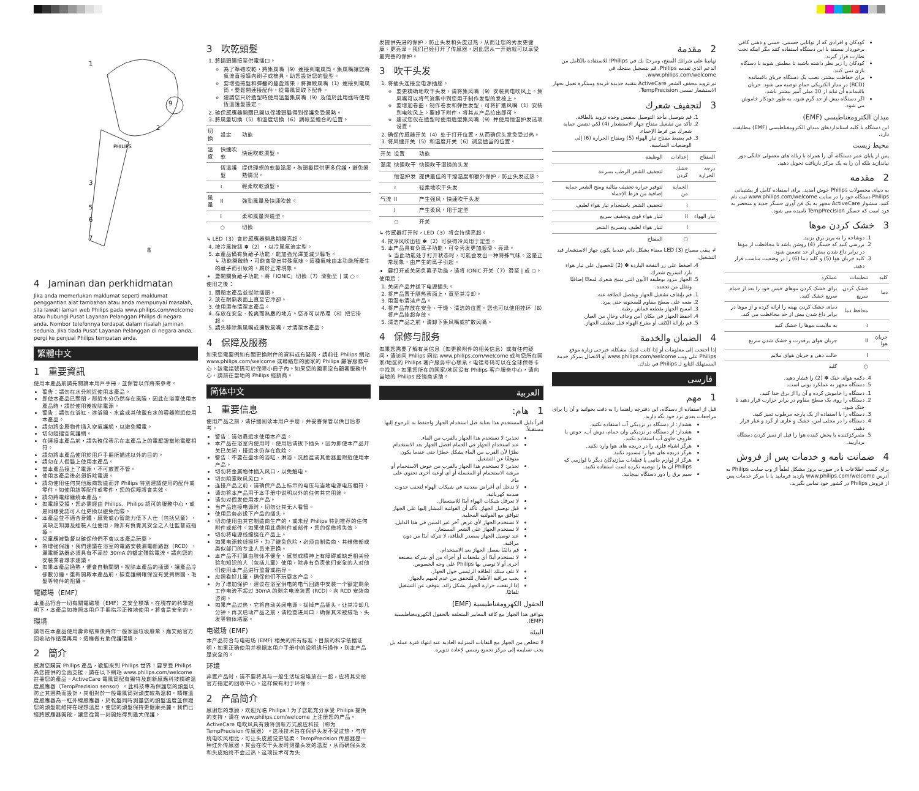1
9
2
3
5
6
7
8
PHILIPS
4 Jaminan dan perkhidmatan
Jika anda memerlukan maklumat seperti maklumat penggantian alat tambahan atau anda mempunyai masalah, sila lawati laman web Philips pada www.philips.com/welcome atau hubungi Pusat Layanan Pelanggan Philips di negara anda. Nombor telefonnya terdapat dalam risalah jaminan sedunia. Jika tiada Pusat Layanan Pelanggan di negara anda, pergi ke penjual Philips tempatan anda.
繁體中文
1 重要資訊
使用本產品前請先閱讀本用戶手冊，並保管以作將來參考。
警告：請勿在水分附近使用本產品。
即使本產品已關閉，鄰近水分仍然存在風險，因此在浴室使用本產品時，請於使用後拔除電源。
警告：請勿在浴缸、淋浴間、水盆或其他載有水的容器附近使用本產品。
請勿將金屬物件插入空氣護網，以避免觸電。
切勿阻擋空氣護網。
在連接本產品前，請先確保表示在本產品上的電壓跟當地電壓相符。
請勿將本產品使用於用戶手冊所描述以外的目的。
請勿在人假髮上使用本產品。
當本產品接上了電源，不可放置不管。
使用本產品後必須拆除電源。
請勿使用任何其他廠商製造而非 Philips 特別建議使用的配件或零件。如使用該等配件或零件，您的保障將會失效。
請勿將電線纏繞本產品。
如電線受損，您必需經由 Philips、Philips 認可的服務中心，或是同樣受認可人仕更換以避免危險。
本產品並不適合身體、感覺或心智能力低下人仕（包括兒童），或缺乏知識及經驗人仕使用，除非有負責其安全之人仕監督或指導。
兒童應被監督以確保他們不會以本產品玩耍。
為增強保護，我們建議在浴室的電路安裝漏電斷路器（RCD），漏電斷路器必須具有不高於 30mA 的額定殘餘電流。請向您的安裝業者尋求建議。
如果本產品過熱，便會自動關閉。拔除本產品的插頭，讓產品冷卻數分鐘。重新開啟本產品前，檢查護網確保沒有受到棉團、毛髮等物件的阻攝。
電磁場（EMF）
本產品符合一切有關電磁場（EMF）之安全標準。在現存的科學證明下，本產品如按照本用戶手冊指示正確地使用，將會是安全的。
環境
請勿在本產品使用壽命結束後將作一般家庭垃圾廢棄，應交給官方回收站作循環再用。這樣做有助保護環境。
2 簡介
感謝您購買 Philips 產品，歡迎來到 Philips 世界！要享受 Philips 為您提供的全面支援，請在以下網站 www.philips.com/welcome 註冊您的產品。ActiveCare 電風筒配有獨特及創新感應科技精確溫度感應器（TempPrecision sensor）。此科技專為保護您的頭髮以防止其過熱而設計，其相對於一般電風筒對頭皮較為溫和。精確溫度感應器為一紅外線感應器，於乾髮同時測量您的頭髮溫度並保證您的頭髮能維持在理想溫度，使您的頭髮保持更健康亮麗。我們已經將感應器開啟，讓您從第一刻開始得到最大保護。
3 吹乾頭髮
1. 將插頭連接至供電插口。
為了準確吹乾，將集風嘴（9）連接到電風筒。集風嘴讓您將氣流直接導向刷子或梳具，助您設計您的髮型。
要增強捲髮和彈翻的豐盈效果，將擴散風嘴（1）連接到電風筒。要鬆開連接配件，從電風筒取下配件。
建議您只於造型時使用溫髮集風嘴（9）及值於此用途時使用恆溫護髮設定。
2. 確保感應器開關已開以保證頭髮得到保護免受過熱。
3. 將風量切換（5）和溫度切換（6）調較至適合的位置。
| 切換 | 設定 | 功能 |
| --- | --- | --- |
| 溫度 | 快速吹乾 | 快速吹乾濕髮。 |
| | 恆溫護髮 | 提供理想的乾髮溫度，為頭髮提供更多保護，避免過熱情況。 |
| | ≀ | 輕柔吹乾頭髮。 |
| 風量 | II | 強勁風量及快速吹乾。 |
| | I | 柔和風量與造型。 |
| | ○ | 切換 |
↳ LED（3）會於感應器開啟期間亮起。
4. 按冷風按鈕 ✽（2），以冷風氣流定型。
5. 本產品備有負離子功能，能加強光澤並減少鬈毛。
↳ 功能開啟時，可能會發出特殊氣味。這種氣味由本功能所產生的離子而引致的，屬於正常現象。
要開關負離子功能，將「IONIC」切換（7）滑動至 | 或 ○。
使用之後：
1. 關閉本產品並拔除插頭。
2. 放在耐熱表面上直至它冷卻。
3. 使用濕布清潔本產品。
4. 存放在安全、乾爽而無塵的地方。您亦可以吊環（8）把它掛起。
5. 請先移除集風嘴或擴散風嘴，才清潔本產品。
4 保障及服務
如果您需要例如有關更換附件的資料或有疑問，請前往 Philips 網站 www.philips.com/welcome 或聯絡您的國家的 Philips 顧客服務中心。該電話號碼可於保障小冊子內。如果您的國家沒有顧客服務中心，請前往當地的 Philips 經銷商。
简体中文
1 重要信息
使用产品之前，请仔细阅读本用户手册，并妥善保管以供日后参考。
警告：请勿靠近水使用本产品。
本产品在浴室内使用时，使用后请拔下插头，因为即使本产品开关已关闭，接近水仍存在危险。
警告：不要在盛水的浴缸、淋浴、洗脸盆或其他器皿附近使用本产品。
切勿将金属物体插入风口，以免触电。
切勿阻塞吹风风口。
连接产品之前，请确保产品上标示的电压与当地电源电压相符。
请勿将本产品用于本手册中说明以外的任何其它用途。
请勿对假发使用本产品。
当产品连接电源时，切勿让其无人看管。
使用后务必拔下产品的插头。
切勿使用由其它制造商生产的，或未经 Philips 特别推荐的任何附件或部件。如果使用此类附件或部件，您的保修将失效。
切勿将电源线缠绕在产品上。
如果电源软线损坏，为了避免危险，必须由制造商、其维修部或类似部门的专业人员来更换。
本产品不打算由肢体不健全、感觉或精神上有障碍或缺乏相关经验和知识的人（包括儿童）使用，除非有负责他们安全的人对他们使用本产品进行监督或指导。
应照看好儿童，确保他们不玩耍本产品。
为了增加保护，建议在浴室供电的电气回路中安装一个额定剩余工作电流不超过 30mA 的剩余电流装置 (RCD)。向 RCD 安装商咨询。
如果产品过热，它将自动关闭电源。拔掉产品插头，让其冷却几分钟。再次启动产品之前，请检查进风口，确保其未被绒毛、头发等物体堵塞。
电磁场 (EMF)
本产品符合与电磁场 (EMF) 相关的所有标准。目前的科学依据证明，如果正确使用并根据本用户手册中的说明进行操作，则本产品是安全的。
环境
弃置产品时，请不要将其与一般生活垃圾堆放在一起，应将其交给官方指定的回收中心。这样做有利于环保。
2 产品简介
感谢您的惠顾，欢迎光临 Philips！为了您能充分享受 Philips 提供的支持，请在 www.philips.com/welcome 上注册您的产品。ActiveCare 电吹风具有独特创新方式感应科技（称为 TempPrecision 传感器）。这项技术旨在保护头发不受过热，与传统电吹风相比，可让头皮感觉更轻柔。TempPrecision 传感器是一种红外传感器，其会在吹干头发时测量头发的温度，从而确保头发和头皮始终不会过热。这项技术可为头
发提供先进的保护，防止头发和头皮过热，从而让您的秀发更健康、更亮泽。我们已经打开了传感器，因此您从一开始就可以享受最完善的保护。
3 吹干头发
1. 将插头连接至电源插座。
要更精确地吹干头发，请将集风嘴（9）安装到电吹风上。集风嘴可以将气流集中到您用于制作发型的发梳上。
要增加卷曲，制作卷发和弹性发型，可将扩散风嘴（1）安装到电吹风上。要卸下附件，将其从产品拉出即可。
建议您仅在造型时使用造型集风嘴（9）并使用恒温护发选项设置。
2. 确保传感器开关（4）处于打开位置，从而确保头发免受过热。
3. 将风速开关（5）和温度开关（6）调至适当的位置。
| 开关 | 设置 | 功能 |
| --- | --- | --- |
| 温度 | 快速吹干 | 快速吹干湿透的头发 |
| | 恒温护发 | 提供最佳的干燥温度和额外保护，防止头发过热。 |
| | ≀ | 轻柔地吹干头发 |
| 气流 | II | 产生强风，快速吹干头发 |
| | I | 产生柔风，用于定型 |
| | ○ | 开关 |
↳ 传感器打开时，LED（3）将会持续亮起。
4. 按冷风吹出钮 ✽（2）可获得冷风用于定型。
5. 本产品具有负离子功能，可令秀发更加顺滑、亮泽。
↳ 当此功能处于打开状态时，可能会发出一种特殊气味。这是正常现象，由产生的离子引起。
要打开或关闭负离子功能，请将 IONIC 开关（7）滑至 | 或 ○。
使用后：
1. 关闭产品并拔下电源插头。
2. 将产品置于隔热表面上，直至其冷却。
3. 用湿布清洁产品。
4. 将产品存放在安全、干燥、清洁的位置。您也可以使用挂环（8）将产品挂起存放。
5. 清洁产品之前，请卸下集风嘴或扩散风嘴。
4 保修与服务
如果您需要了解有关信息（如更换附件的相关信息）或有任何疑问，请访问 Philips 网站 www.philips.com/welcome 或与您所在国家/地区的 Philips 客户服务中心联系。电话号码可以在全球保修卡中找到。如果您所在的国家/地区没有 Philips 客户服务中心，请向当地的 Philips 经销商求助。
العربية
1 هام:
اقرأ دليل المستخدم هذا بعناية قبل استخدام الجهاز واحتفظ به للرجوع إليها مستقبلاً.
تحذير: لا تستخدم هذا الجهاز بالقرب من الماء.
عند استخدام الجهاز في الحمام افصل الجهاز بعد الاستخدام نظرًا لأن القرب من الماء يشكل خطرًا حتى عندما يكون متوقفًا عن التشغيل.
تحذير: لا تستخدم هذا الجهاز بالقرب من حوض الاستحمام أو مرشة الاستحمام أو المغسلة أو أي أوعية أخرى تحتوي على ماء.
لا تدخل أي أغراض معدنية في شبكات الهواء لتجنب حدوث صدمة كهربائية.
لا تعرقل شبكات الهواء أبدًا للاستعمال.
قبل توصيل الجهاز، تأكد أن الفولتية المشار إليها على الجهاز تتوافق مع الفولتية المحلية.
لا تستخدم الجهاز لأي غرض آخر غير المبين في هذا الدليل.
لا تستخدم الجهاز على الشعر المستعار.
عند توصيل الجهاز بمصدر الطاقة، لا تتركه أبدًا من دون مراقبة.
قم دائمًا بفصل الجهاز بعد الاستخدام.
لا تستخدم أبدًا أي ملحقات أو أجزاء من أي شركة مصنعة أخرى أو لا توصي بها Philips على وجه الخصوص.
لا تلف سلك الطاقة الرئيسي حول الجهاز.
يجب مراقبة الأطفال للتحقق من عدم لعبهم بالجهاز.
إذا ارتفعت حرارة الجهاز بشكل زائد، يتوقف عن التشغيل تلقائيًا.
الحقول الكهرومغناطيسية (EMF)
يتوافق هذا الجهاز مع كافة المعايير المتعلقة بالحقول الكهرومغناطيسية (EMF).
البيئة
لا تتخلص من الجهاز مع النفايات المنزلية العادية عند انتهاء فترة عمله بل يجب تسليمه إلى مركز تجميع رسمي لإعادة تدويره.
2 مقدمة
تهانينا على شرائك المنتج، ومرحبًا بك في Philips! للاستفادة بالكامل من الدعم الذي تقدمه Philips، قم بتسجيل منتجك في www.philips.com/welcome.
تم تزويد مجفف الشعر ActiveCare بتقنية جديدة فريدة ومبتكرة تعمل بجهاز الاستشعار تسمى TempPrecision.
3 لتجفيف شعرك
1. قم بتوصيل مأخذ التوصيل بمقبس وحدة تزويد بالطاقة.
2. تأكد من تشغيل مفتاح جهاز الاستشعار (4) لكي تضمن حماية شعرك من فرط الإحماء.
3. قم بضبط مفتاح تيار الهواء (5) ومفتاح الحرارة (6) إلى الوضعيات المناسبة.
| المفتاح | إعدادات | الوظيفة |
| --- | --- | --- |
| درجة الحرارة | خشك كردن | لتجفيف الشعر الرطب بسرعة |
| | الحماية من | لتوفير حرارة تجفيف مثالية ومنح الشعر حماية إضافية من فرط الإحماء |
| | ≀ | لتجفيف الشعر باستخدام تيار هواء لطيف |
| تيار الهواء | II | لتيار هواء قوي وتجفيف سريع |
| | I | لتيار هواء لطيف وتسريح الشعر |
| | ○ | المفتاح |
↲ يبقى مصباح LED (3) مضاء بشكل دائم عندما يكون جهاز الاستشعار قيد التشغيل.
4. اضغط على زر النفخة الباردة ✽ (2) للحصول على تيار هواء بارد لتسريح شعرك.
5. الجهاز مزود بوظيفة الأيون التي تمنح شعرك لمعانًا إضافيًا وتقلل من تجعده.
1. قم بإيقاف تشغيل الجهاز وبفصل الطاقة عنه.
2. ضعه على سطح مقاوم للسخونة حتى يبرد.
3. امسح الجهاز بقطعة قماش رطبة.
4. احفظ الجهاز في مكان آمن وجاف وخالٍ من الغبار.
5. قم بإزالة الكثف أو مفرع الهواء قبل تنظيف الجهاز.
4 الضمان والخدمة
إذا احتجت إلى معلومات أو إذا كانت لديك مشكلة، فيرجى زيارة موقع Philips على ويب www.philips.com/welcome أو الاتصال بمركز خدمة المستهلك التابع لـ Philips في بلدك.
فارسی
1 مهم
قبل از استفاده از دستگاه، این دفترچه راهنما را به دقت بخوانید و آن را برای مراجعات بعدی نزد خود نگه دارید.
هشدار: از دستگاه در نزدیکی آب استفاده نکنید.
هشدار: از دستگاه در نزدیکی وان حمام، دوش آب، حوض یا ظروف حاوی آب استفاده نکنید.
هرگز اشیاء فلزی را در دریچه های هوا وارد نکنید.
هرگز دریچه های هوا را مسدود نکنید.
هرگز از لوازم جانبی یا قطعات سازندگان دیگر یا لوازمی که Philips آن ها را توصیه نکرده است استفاده نکنید.
سیم برق را دور دستگاه نپیچانید.
کودکان و افرادی که از توانایی جسمی، حسی و ذهنی کافی برخوردار نیستند با این دستگاه استفاده کنند مگر اینکه تحت نظارت قرار گیرند.
کودکان را زیر نظر داشته باشید تا مطمئن شوید با دستگاه بازی نمی کنند.
برای حفاظت بیشتر، نصب یک دستگاه جریان باقیمانده (RCD) در مدار الکتریکی حمام توصیه می شود. جریان باقیمانده آن نباید از 30 میلی آمپر بیشتر باشد.
اگر دستگاه بیش از حد گرم شود، به طور خودکار خاموش می شود.
میدان الکترومغناطیسی (EMF)
این دستگاه با کلیه استانداردهای میدان الکترومغناطیسی (EMF) مطابقت دارد.
محیط زیست
پس از پایان عمر دستگاه، آن را همراه با زباله های معمولی خانگی دور نیاندازید بلکه آن را به یک مرکز بازیافت تحویل دهید.
2 مقدمه
به دنیای محصولات Philips خوش آمدید. برای استفاده کامل از پشتیبانی Philips دستگاه خود را در سایت www.philips.com/welcome ثبت نام کنید. سشوار ActiveCare مجهز به یک فن آوری حسگر جدید و منحصر به فرد است که حسگر TempPrecision نامیده می شود.
3 خشک کردن موها
1. دوشاخه را به پریز برق بزنید.
2. بررسی کنید که حسگر (4) روشن باشد تا محافظت از موها در برابر داغ شدن بیش از حد تضمین شود.
3. کلید جریان هوا (5) و کلید دما (6) را در وضعیت مناسب قرار دهید.
| کلید | تنظیمات | عملکرد |
| --- | --- | --- |
| دما | خشک کردن سریع | برای خشک کردن موهای خیس خود را بعد از حمام سریع خشک کنید. |
| | محافظ دما | دمای خشک کردن بهینه را ارائه کرده و از موها در برابر داغ شدن بیش از حد محافظت می کند. |
| | ≀ | به ملایمت موها را خشک کنید |
| جریان هوا | II | جریان هوای پرقدرت و خشک شدن سریع |
| | I | حالت دهی و جریان هوای ملایم |
| | ○ | کلید |
4. دکمه هوای خنک ✽ (2) را فشار دهید.
5. دستگاه مجهز به عملکرد یونی است.
1. دستگاه را خاموش کرده و آن را از برق جدا کنید.
2. دستگاه را روی یک سطح مقاوم در برابر حرارت قرار دهید تا خنک شود.
3. دستگاه را با استفاده از یک پارچه مرطوب تمیز کنید.
4. دستگاه را در محلی امن، خشک و عاری از گرد و غبار قرار دهید.
5. متمرکزکننده یا پخش کننده هوا را قبل از تمیز کردن دستگاه برداریبد.
4 ضمانت نامه و خدمات پس از فروش
برای کسب اطلاعات یا در صورت بروز مشکل لطفاً از وب سایت Philips به آدرس www.philips.com/welcome بازدید فرمایید یا با مرکز خدمات پس از فروش Philips در کشور خود تماس بگیرید.